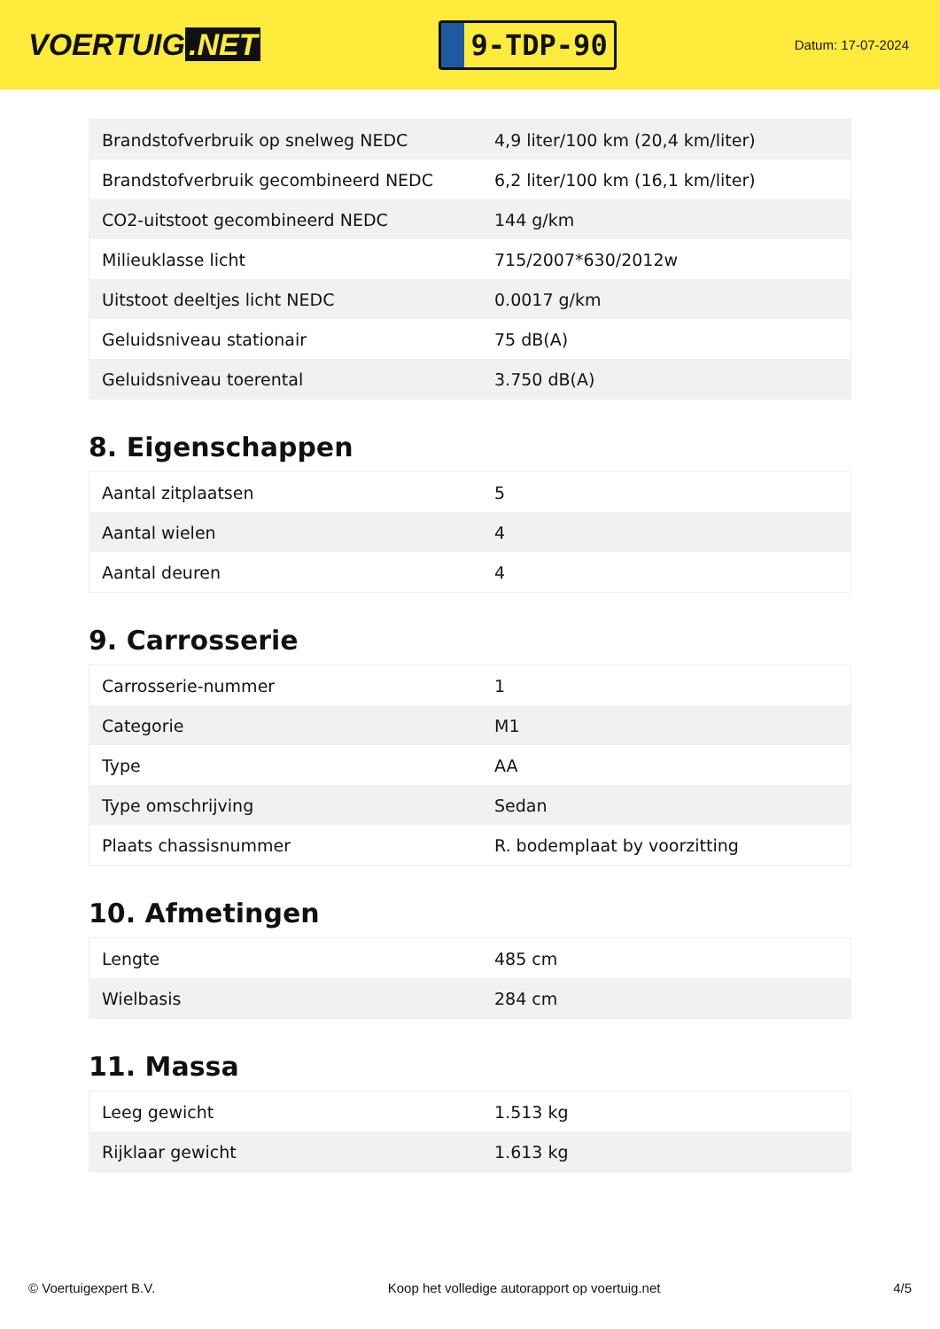VOERTUIG.NET
9-TDP-90
Datum: 17-07-2024
| Brandstofverbruik op snelweg NEDC | 4,9 liter/100 km (20,4 km/liter) |
| Brandstofverbruik gecombineerd NEDC | 6,2 liter/100 km (16,1 km/liter) |
| CO2-uitstoot gecombineerd NEDC | 144 g/km |
| Milieuklasse licht | 715/2007*630/2012w |
| Uitstoot deeltjes licht NEDC | 0.0017 g/km |
| Geluidsniveau stationair | 75 dB(A) |
| Geluidsniveau toerental | 3.750 dB(A) |
8. Eigenschappen
| Aantal zitplaatsen | 5 |
| Aantal wielen | 4 |
| Aantal deuren | 4 |
9. Carrosserie
| Carrosserie-nummer | 1 |
| Categorie | M1 |
| Type | AA |
| Type omschrijving | Sedan |
| Plaats chassisnummer | R. bodemplaat by voorzitting |
10. Afmetingen
| Lengte | 485 cm |
| Wielbasis | 284 cm |
11. Massa
| Leeg gewicht | 1.513 kg |
| Rijklaar gewicht | 1.613 kg |
© Voertuigexpert B.V. Koop het volledige autorapport op voertuig.net 4/5